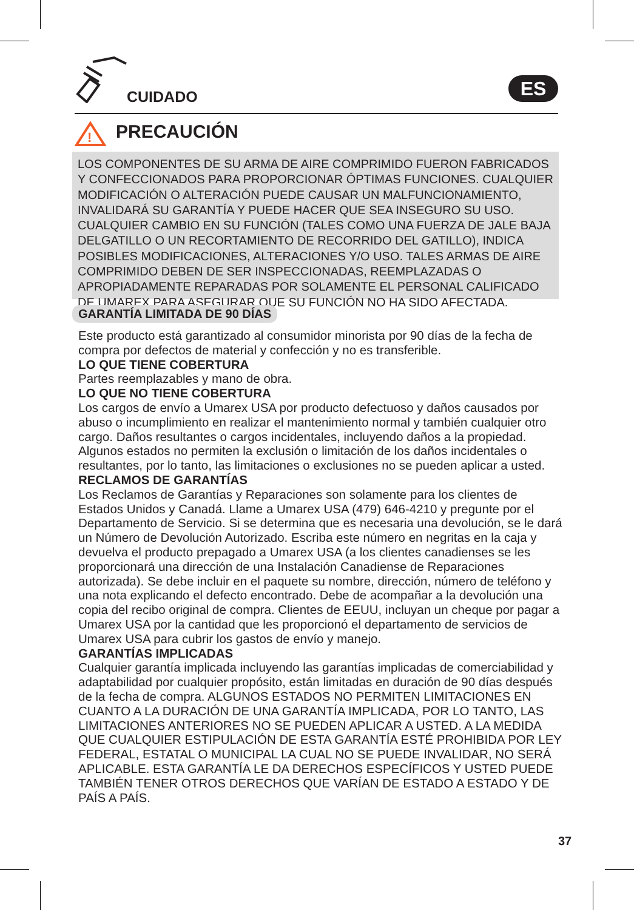CUIDADO ES
!
PRECAUCIÓN
LOS COMPONENTES DE SU ARMA DE AIRE COMPRIMIDO FUERON FABRICADOS Y CONFECCIONADOS PARA PROPORCIONAR ÓPTIMAS FUNCIONES. CUALQUIER MODIFICACIÓN O ALTERACIÓN PUEDE CAUSAR UN MALFUNCIONAMIENTO, INVALIDARÁ SU GARANTÍA Y PUEDE HACER QUE SEA INSEGURO SU USO. CUALQUIER CAMBIO EN SU FUNCIÓN (TALES COMO UNA FUERZA DE JALE BAJA DELGATILLO O UN RECORTAMIENTO DE RECORRIDO DEL GATILLO), INDICA POSIBLES MODIFICACIONES, ALTERACIONES Y/O USO. TALES ARMAS DE AIRE COMPRIMIDO DEBEN DE SER INSPECCIONADAS, REEMPLAZADAS O APROPIADAMENTE REPARADAS POR SOLAMENTE EL PERSONAL CALIFICADO DE UMAREX PARA ASEGURAR QUE SU FUNCIÓN NO HA SIDO AFECTADA.
GARANTÍA LIMITADA DE 90 DÍAS
Este producto está garantizado al consumidor minorista por 90 días de la fecha de compra por defectos de material y confección y no es transferible.
LO QUE TIENE COBERTURA
Partes reemplazables y mano de obra.
LO QUE NO TIENE COBERTURA
Los cargos de envío a Umarex USA por producto defectuoso y daños causados por abuso o incumplimiento en realizar el mantenimiento normal y también cualquier otro cargo. Daños resultantes o cargos incidentales, incluyendo daños a la propiedad. Algunos estados no permiten la exclusión o limitación de los daños incidentales o resultantes, por lo tanto, las limitaciones o exclusiones no se pueden aplicar a usted.
RECLAMOS DE GARANTÍAS
Los Reclamos de Garantías y Reparaciones son solamente para los clientes de Estados Unidos y Canadá. Llame a Umarex USA (479) 646-4210 y pregunte por el Departamento de Servicio. Si se determina que es necesaria una devolución, se le dará un Número de Devolución Autorizado. Escriba este número en negritas en la caja y devuelva el producto prepagado a Umarex USA (a los clientes canadienses se les proporcionará una dirección de una Instalación Canadiense de Reparaciones autorizada). Se debe incluir en el paquete su nombre, dirección, número de teléfono y una nota explicando el defecto encontrado. Debe de acompañar a la devolución una copia del recibo original de compra. Clientes de EEUU, incluyan un cheque por pagar a Umarex USA por la cantidad que les proporcionó el departamento de servicios de Umarex USA para cubrir los gastos de envío y manejo.
GARANTÍAS IMPLICADAS
Cualquier garantía implicada incluyendo las garantías implicadas de comerciabilidad y adaptabilidad por cualquier propósito, están limitadas en duración de 90 días después de la fecha de compra. ALGUNOS ESTADOS NO PERMITEN LIMITACIONES EN CUANTO A LA DURACIÓN DE UNA GARANTÍA IMPLICADA, POR LO TANTO, LAS LIMITACIONES ANTERIORES NO SE PUEDEN APLICAR A USTED. A LA MEDIDA QUE CUALQUIER ESTIPULACIÓN DE ESTA GARANTÍA ESTÉ PROHIBIDA POR LEY FEDERAL, ESTATAL O MUNICIPAL LA CUAL NO SE PUEDE INVALIDAR, NO SERÁ APLICABLE. ESTA GARANTÍA LE DA DERECHOS ESPECÍFICOS Y USTED PUEDE TAMBIÉN TENER OTROS DERECHOS QUE VARÍAN DE ESTADO A ESTADO Y DE PAÍS A PAÍS.
37